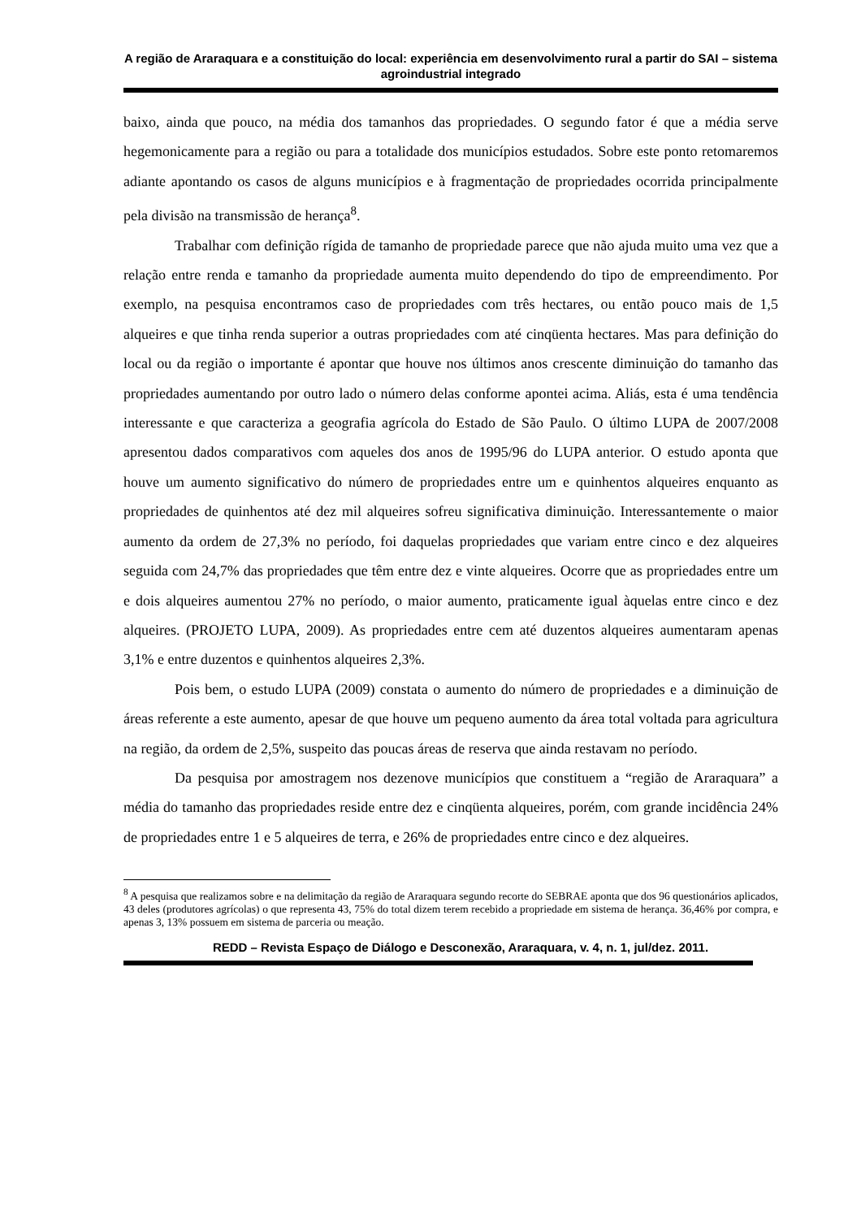A região de Araraquara e a constituição do local: experiência em desenvolvimento rural a partir do SAI – sistema agroindustrial integrado
baixo, ainda que pouco, na média dos tamanhos das propriedades. O segundo fator é que a média serve hegemonicamente para a região ou para a totalidade dos municípios estudados. Sobre este ponto retomaremos adiante apontando os casos de alguns municípios e à fragmentação de propriedades ocorrida principalmente pela divisão na transmissão de herança<sup>8</sup>.
Trabalhar com definição rígida de tamanho de propriedade parece que não ajuda muito uma vez que a relação entre renda e tamanho da propriedade aumenta muito dependendo do tipo de empreendimento. Por exemplo, na pesquisa encontramos caso de propriedades com três hectares, ou então pouco mais de 1,5 alqueires e que tinha renda superior a outras propriedades com até cinqüenta hectares. Mas para definição do local ou da região o importante é apontar que houve nos últimos anos crescente diminuição do tamanho das propriedades aumentando por outro lado o número delas conforme apontei acima. Aliás, esta é uma tendência interessante e que caracteriza a geografia agrícola do Estado de São Paulo. O último LUPA de 2007/2008 apresentou dados comparativos com aqueles dos anos de 1995/96 do LUPA anterior. O estudo aponta que houve um aumento significativo do número de propriedades entre um e quinhentos alqueires enquanto as propriedades de quinhentos até dez mil alqueires sofreu significativa diminuição. Interessantemente o maior aumento da ordem de 27,3% no período, foi daquelas propriedades que variam entre cinco e dez alqueires seguida com 24,7% das propriedades que têm entre dez e vinte alqueires. Ocorre que as propriedades entre um e dois alqueires aumentou 27% no período, o maior aumento, praticamente igual àquelas entre cinco e dez alqueires. (PROJETO LUPA, 2009). As propriedades entre cem até duzentos alqueires aumentaram apenas 3,1% e entre duzentos e quinhentos alqueires 2,3%.
Pois bem, o estudo LUPA (2009) constata o aumento do número de propriedades e a diminuição de áreas referente a este aumento, apesar de que houve um pequeno aumento da área total voltada para agricultura na região, da ordem de 2,5%, suspeito das poucas áreas de reserva que ainda restavam no período.
Da pesquisa por amostragem nos dezenove municípios que constituem a “região de Araraquara” a média do tamanho das propriedades reside entre dez e cinqüenta alqueires, porém, com grande incidência 24% de propriedades entre 1 e 5 alqueires de terra, e 26% de propriedades entre cinco e dez alqueires.
<sup>8</sup> A pesquisa que realizamos sobre e na delimitação da região de Araraquara segundo recorte do SEBRAE aponta que dos 96 questionários aplicados, 43 deles (produtores agrícolas) o que representa 43, 75% do total dizem terem recebido a propriedade em sistema de herança. 36,46% por compra, e apenas 3, 13% possuem em sistema de parceria ou meação.
REDD – Revista Espaço de Diálogo e Desconexão, Araraquara, v. 4, n. 1, jul/dez. 2011.